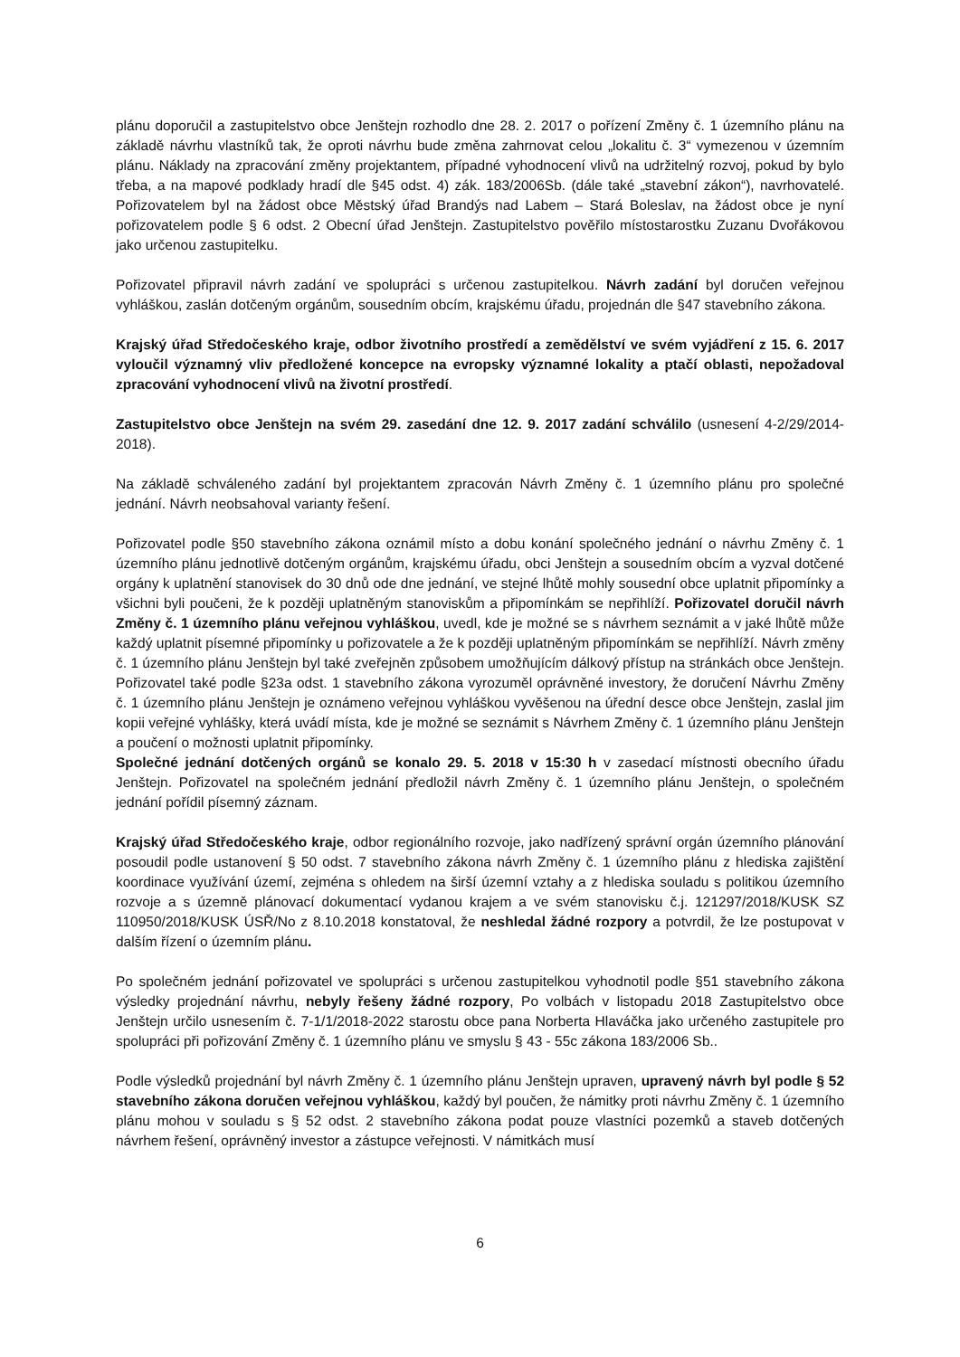plánu doporučil a zastupitelstvo obce Jenštejn rozhodlo dne 28. 2. 2017 o pořízení Změny č. 1 územního plánu na základě návrhu vlastníků tak, že oproti návrhu bude změna zahrnovat celou „lokalitu č. 3“ vymezenou v územním plánu. Náklady na zpracování změny projektantem, případné vyhodnocení vlivů na udržitelný rozvoj, pokud by bylo třeba, a na mapové podklady hradí dle §45 odst. 4) zák. 183/2006Sb. (dále také „stavební zákon“), navrhovatelé. Pořizovatelem byl na žádost obce Městský úřad Brandýs nad Labem – Stará Boleslav, na žádost obce je nyní pořizovatelem podle § 6 odst. 2 Obecní úřad Jenštejn. Zastupitelstvo pověřilo místostarostku Zuzanu Dvořákovou jako určenou zastupitelku.
Pořizovatel připravil návrh zadání ve spolupráci s určenou zastupitelkou. Návrh zadání byl doručen veřejnou vyhláškou, zaslán dotčeným orgánům, sousedním obcím, krajskému úřadu, projednán dle §47 stavebního zákona.
Krajský úřad Středočeského kraje, odbor životního prostředí a zemědělství ve svém vyjádření z 15. 6. 2017 vyloučil významný vliv předložené koncepce na evropsky významné lokality a ptačí oblasti, nepožadoval zpracování vyhodnocení vlivů na životní prostředí.
Zastupitelstvo obce Jenštejn na svém 29. zasedání dne 12. 9. 2017 zadání schválilo (usnesení 4-2/29/2014-2018).
Na základě schváleného zadání byl projektantem zpracován Návrh Změny č. 1 územního plánu pro společné jednání. Návrh neobsahoval varianty řešení.
Pořizovatel podle §50 stavebního zákona oznámil místo a dobu konání společného jednání o návrhu Změny č. 1 územního plánu jednotlivě dotčeným orgánům, krajskému úřadu, obci Jenštejn a sousedním obcím a vyzval dotčené orgány k uplatnění stanovisek do 30 dnů ode dne jednání, ve stejné lhůtě mohly sousední obce uplatnit připomínky a všichni byli poučeni, že k později uplatněným stanoviskům a připomínkám se nepřihlíží. Pořizovatel doručil návrh Změny č. 1 územního plánu veřejnou vyhláškou, uvedl, kde je možné se s návrhem seznámit a v jaké lhůtě může každý uplatnit písemné připomínky u pořizovatele a že k později uplatněným připomínkám se nepřihlíží. Návrh změny č. 1 územního plánu Jenštejn byl také zveřejněn způsobem umožňujícím dálkový přístup na stránkách obce Jenštejn. Pořizovatel také podle §23a odst. 1 stavebního zákona vyrozuměl oprávněné investory, že doručení Návrhu Změny č. 1 územního plánu Jenštejn je oznámeno veřejnou vyhláškou vyvěšenou na úřední desce obce Jenštejn, zaslal jim kopii veřejné vyhlášky, která uvádí místa, kde je možné se seznámit s Návrhem Změny č. 1 územního plánu Jenštejn a poučení o možnosti uplatnit připomínky.
Společné jednání dotčených orgánů se konalo 29. 5. 2018 v 15:30 h v zasedací místnosti obecního úřadu Jenštejn. Pořizovatel na společném jednání předložil návrh Změny č. 1 územního plánu Jenštejn, o společném jednání pořídil písemný záznam.
Krajský úřad Středočeského kraje, odbor regionálního rozvoje, jako nadřízený správní orgán územního plánování posoudil podle ustanovení § 50 odst. 7 stavebního zákona návrh Změny č. 1 územního plánu z hlediska zajištění koordinace využívání území, zejména s ohledem na širší územní vztahy a z hlediska souladu s politikou územního rozvoje a s územně plánovací dokumentací vydanou krajem a ve svém stanovisku č.j. 121297/2018/KUSK SZ 110950/2018/KUSK ÚSŘ/No z 8.10.2018 konstatoval, že neshledal žádné rozpory a potvrdil, že lze postupovat v dalším řízení o územním plánu.
Po společném jednání pořizovatel ve spolupráci s určenou zastupitelkou vyhodnotil podle §51 stavebního zákona výsledky projednání návrhu, nebyly řešeny žádné rozpory, Po volbách v listopadu 2018 Zastupitelstvo obce Jenštejn určilo usnesením č. 7-1/1/2018-2022 starostu obce pana Norberta Hlaváčka jako určeného zastupitele pro spolupráci při pořizování Změny č. 1 územního plánu ve smyslu § 43 - 55c zákona 183/2006 Sb..
Podle výsledků projednání byl návrh Změny č. 1 územního plánu Jenštejn upraven, upravený návrh byl podle § 52 stavebního zákona doručen veřejnou vyhláškou, každý byl poučen, že námitky proti návrhu Změny č. 1 územního plánu mohou v souladu s § 52 odst. 2 stavebního zákona podat pouze vlastníci pozemků a staveb dotčených návrhem řešení, oprávněný investor a zástupce veřejnosti. V námitkách musí
6